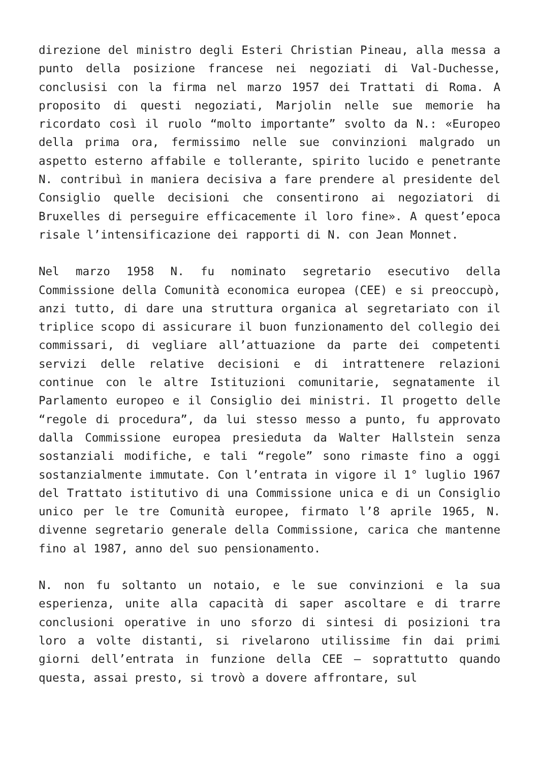direzione del ministro degli Esteri Christian Pineau, alla messa a punto della posizione francese nei negoziati di Val-Duchesse, conclusisi con la firma nel marzo 1957 dei Trattati di Roma. A proposito di questi negoziati, Marjolin nelle sue memorie ha ricordato così il ruolo “molto importante” svolto da N.: «Europeo della prima ora, fermissimo nelle sue convinzioni malgrado un aspetto esterno affabile e tollerante, spirito lucido e penetrante N. contribuì in maniera decisiva a fare prendere al presidente del Consiglio quelle decisioni che consentirono ai negoziatori di Bruxelles di perseguire efficacemente il loro fine». A quest’epoca risale l’intensificazione dei rapporti di N. con Jean Monnet.
Nel marzo 1958 N. fu nominato segretario esecutivo della Commissione della Comunità economica europea (CEE) e si preoccupò, anzi tutto, di dare una struttura organica al segretariato con il triplice scopo di assicurare il buon funzionamento del collegio dei commissari, di vegliare all’attuazione da parte dei competenti servizi delle relative decisioni e di intrattenere relazioni continue con le altre Istituzioni comunitarie, segnatamente il Parlamento europeo e il Consiglio dei ministri. Il progetto delle “regole di procedura”, da lui stesso messo a punto, fu approvato dalla Commissione europea presieduta da Walter Hallstein senza sostanziali modifiche, e tali “regole” sono rimaste fino a oggi sostanzialmente immutate. Con l’entrata in vigore il 1° luglio 1967 del Trattato istitutivo di una Commissione unica e di un Consiglio unico per le tre Comunità europee, firmato l’8 aprile 1965, N. divenne segretario generale della Commissione, carica che mantenne fino al 1987, anno del suo pensionamento.
N. non fu soltanto un notaio, e le sue convinzioni e la sua esperienza, unite alla capacità di saper ascoltare e di trarre conclusioni operative in uno sforzo di sintesi di posizioni tra loro a volte distanti, si rivelarono utilissime fin dai primi giorni dell’entrata in funzione della CEE – soprattutto quando questa, assai presto, si trovò a dovere affrontare, sul